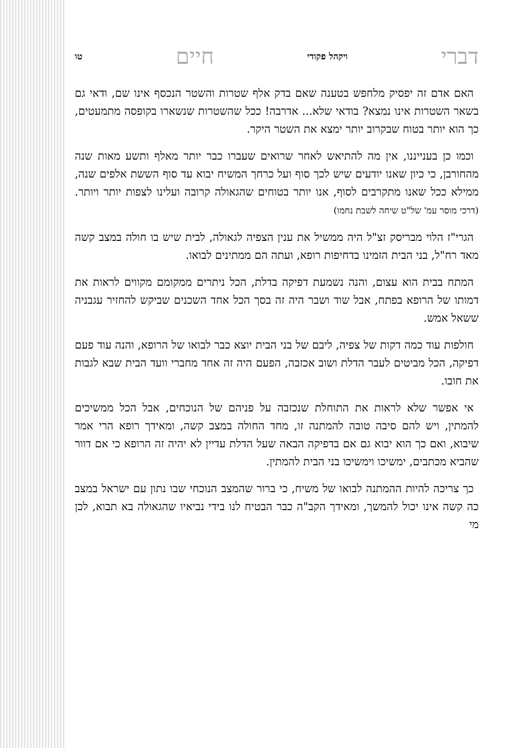דברי ויקהל פקודי חיים טו
האם אדם זה יפסיק מלחפש בטענה שאם בדק אלף שטרות והשטר הנכסף אינו שם, ודאי גם בשאר השטרות אינו נמצא? בודאי שלא... אדרבה! ככל שהשטרות שנשארו בקופסה מתמעטים, כך הוא יותר בטוח שבקרוב יותר ימצא את השטר היקר.
וכמו כן בענייננו, אין מה להתיאש לאחר שרואים שעברו כבר יותר מאלף ותשע מאות שנה מהחורבן, כי כיון שאנו יודעים שיש לכך סוף ועל כרחך המשיח יבוא עד סוף הששת אלפים שנה, ממילא ככל שאנו מתקרבים לסוף, אנו יותר בטוחים שהגאולה קרובה ועלינו לצפות יותר ויותר. (דרכי מוסר עמ' של"ט שיחה לשבת נחמו)
הגרי"ז הלוי מבריסק זצ"ל היה ממשיל את ענין הצפיה לגאולה, לבית שיש בו חולה במצב קשה מאד רח"ל, בני הבית הזמינו בדחיפות רופא, ועתה הם ממתינים לבואו.
המתח בבית הוא עצום, והנה נשמעת דפיקה בדלת, הכל ניתרים ממקומם מקווים לראות את דמותו של הרופא בפתח, אבל שוד ושבר היה זה בסך הכל אחד השכנים שביקש להחזיר עגבניה ששאל אמש.
חולפות עוד כמה דקות של צפיה, ליבם של בני הבית יוצא כבר לבואו של הרופא, והנה עוד פעם דפיקה, הכל מביטים לעבר הדלת ושוב אכזבה, הפעם היה זה אחד מחברי וועד הבית שבא לגבות את חובו.
אי אפשר שלא לראות את התוחלת שנכזבה על פניהם של הנוכחים, אבל הכל ממשיכים להמתין, ויש להם סיבה טובה להמתנה זו, מחד החולה במצב קשה, ומאידך רופא הרי אמר שיבוא, ואם כך הוא יבוא גם אם בדפיקה הבאה שעל הדלת עדיין לא יהיה זה הרופא כי אם דוור שהביא מכתבים, ימשיכו וימשיכו בני הבית להמתין.
כך צריכה להיות ההמתנה לבואו של משיח, כי ברור שהמצב הנוכחי שבו נתון עם ישראל במצב כה קשה אינו יכול להמשך, ומאידך הקב"ה כבר הבטיח לנו בידי נביאיו שהגאולה בא תבוא, לכן מי